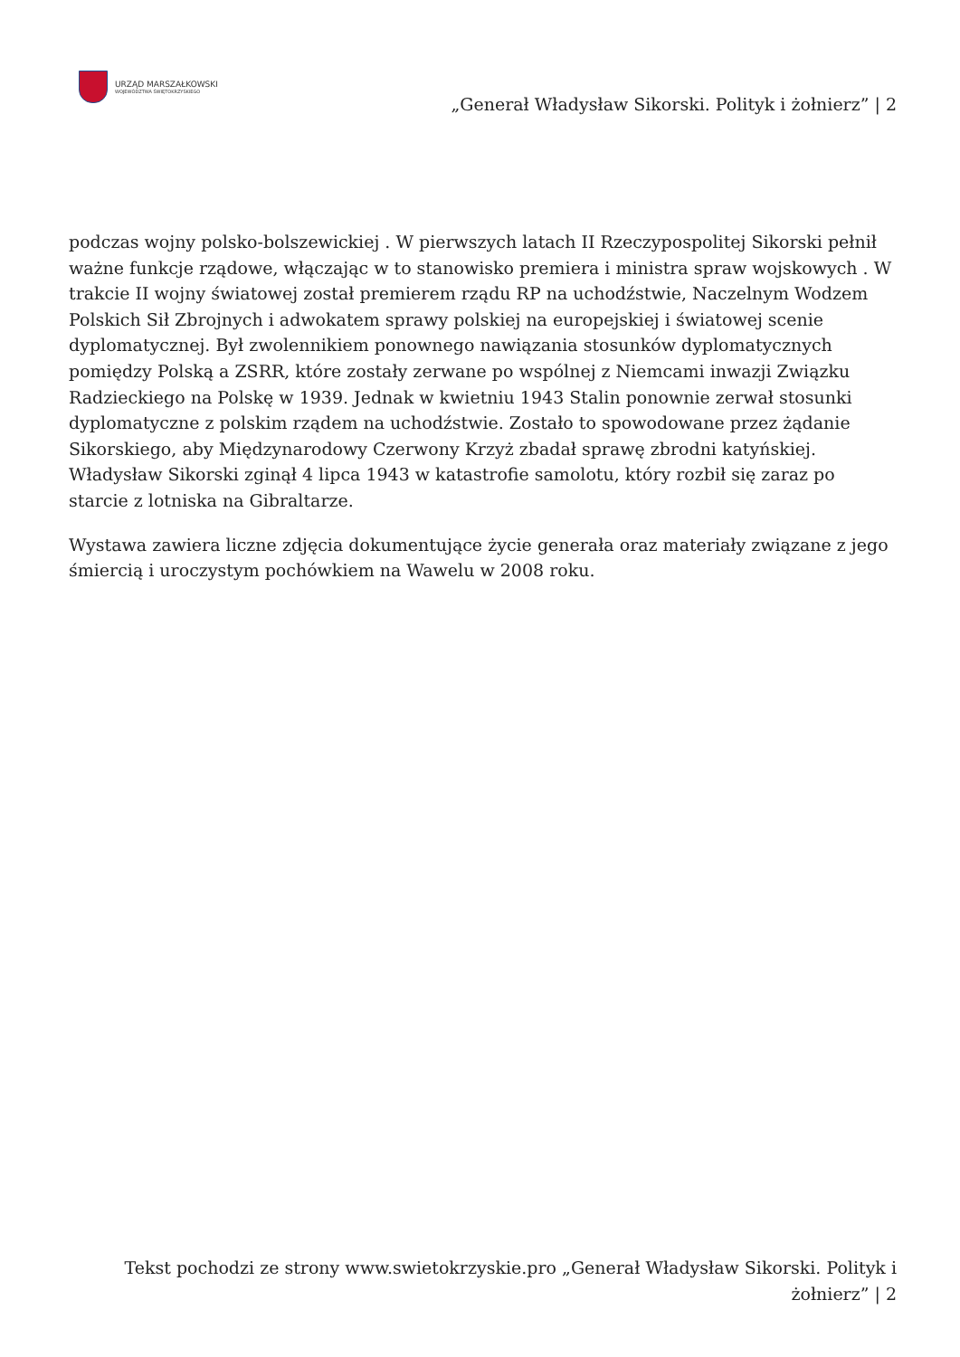URZĄD MARSZAŁKOWSKI
WOJEWÓDZTWA ŚWIĘTOKRZYSKIEGO
„Generał Władysław Sikorski. Polityk i żołnierz” | 2
podczas wojny polsko-bolszewickiej . W pierwszych latach II Rzeczypospolitej Sikorski pełnił ważne funkcje rządowe, włączając w to stanowisko premiera i ministra spraw wojskowych . W trakcie II wojny światowej został premierem rządu RP na uchodźstwie, Naczelnym Wodzem Polskich Sił Zbrojnych i adwokatem sprawy polskiej na europejskiej i światowej scenie dyplomatycznej. Był zwolennikiem ponownego nawiązania stosunków dyplomatycznych pomiędzy Polską a ZSRR, które zostały zerwane po wspólnej z Niemcami inwazji Związku Radzieckiego na Polskę w 1939. Jednak w kwietniu 1943 Stalin ponownie zerwał stosunki dyplomatyczne z polskim rządem na uchodźstwie. Zostało to spowodowane przez żądanie Sikorskiego, aby Międzynarodowy Czerwony Krzyż zbadał sprawę zbrodni katyńskiej. Władysław Sikorski zginął 4 lipca 1943 w katastrofie samolotu, który rozbił się zaraz po starcie z lotniska na Gibraltarze.
Wystawa zawiera liczne zdjęcia dokumentujące życie generała oraz materiały związane z jego śmiercią i uroczystym pochówkiem na Wawelu w 2008 roku.
Tekst pochodzi ze strony www.swietokrzyskie.pro „Generał Władysław Sikorski. Polityk i żołnierz” | 2